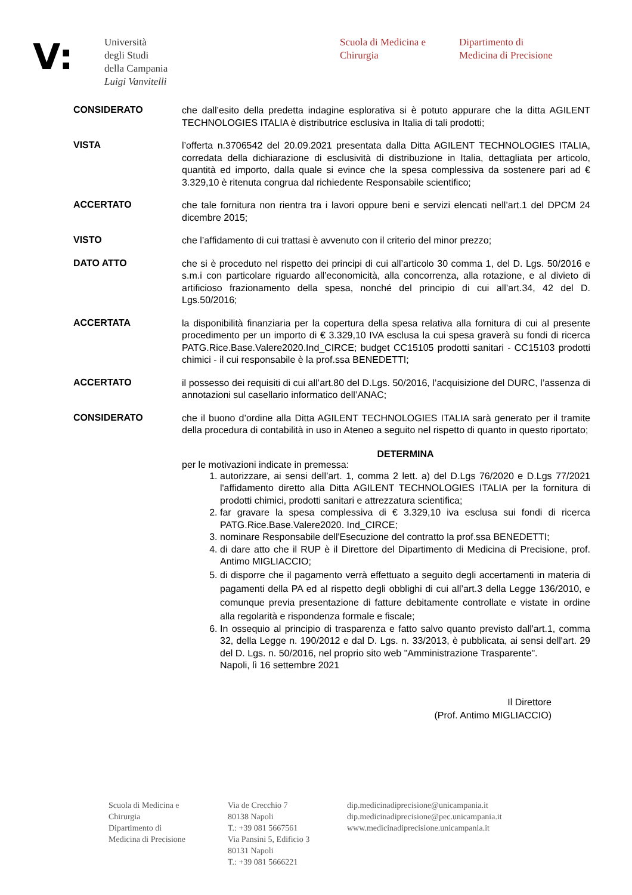V:
Università
degli Studi
della Campania
Luigi Vanvitelli
Scuola di Medicina e
Chirurgia
Dipartimento di
Medicina di Precisione
CONSIDERATO
che dall’esito della predetta indagine esplorativa si è potuto appurare che la ditta AGILENT TECHNOLOGIES ITALIA è distributrice esclusiva in Italia di tali prodotti;
VISTA
l’offerta n.3706542 del 20.09.2021 presentata dalla Ditta AGILENT TECHNOLOGIES ITALIA, corredata della dichiarazione di esclusività di distribuzione in Italia, dettagliata per articolo, quantità ed importo, dalla quale si evince che la spesa complessiva da sostenere pari ad € 3.329,10 è ritenuta congrua dal richiedente Responsabile scientifico;
ACCERTATO
che tale fornitura non rientra tra i lavori oppure beni e servizi elencati nell’art.1 del DPCM 24 dicembre 2015;
VISTO
che l’affidamento di cui trattasi è avvenuto con il criterio del minor prezzo;
DATO ATTO
che si è proceduto nel rispetto dei principi di cui all’articolo 30 comma 1, del D. Lgs. 50/2016 e s.m.i con particolare riguardo all’economicità, alla concorrenza, alla rotazione, e al divieto di artificioso frazionamento della spesa, nonché del principio di cui all’art.34, 42 del D. Lgs.50/2016;
ACCERTATA
la disponibilità finanziaria per la copertura della spesa relativa alla fornitura di cui al presente procedimento per un importo di € 3.329,10 IVA esclusa la cui spesa graverà su fondi di ricerca PATG.Rice.Base.Valere2020.Ind_CIRCE; budget CC15105 prodotti sanitari - CC15103 prodotti chimici - il cui responsabile è la prof.ssa BENEDETTI;
ACCERTATO
il possesso dei requisiti di cui all’art.80 del D.Lgs. 50/2016, l’acquisizione del DURC, l’assenza di annotazioni sul casellario informatico dell’ANAC;
CONSIDERATO
che il buono d’ordine alla Ditta AGILENT TECHNOLOGIES ITALIA sarà generato per il tramite della procedura di contabilità in uso in Ateneo a seguito nel rispetto di quanto in questo riportato;
DETERMINA
per le motivazioni indicate in premessa:
1. autorizzare, ai sensi dell’art. 1, comma 2 lett. a) del D.Lgs 76/2020 e D.Lgs 77/2021 l'affidamento diretto alla Ditta AGILENT TECHNOLOGIES ITALIA per la fornitura di prodotti chimici, prodotti sanitari e attrezzatura scientifica;
2. far gravare la spesa complessiva di € 3.329,10 iva esclusa sui fondi di ricerca PATG.Rice.Base.Valere2020. Ind_CIRCE;
3. nominare Responsabile dell'Esecuzione del contratto la prof.ssa BENEDETTI;
4. di dare atto che il RUP è il Direttore del Dipartimento di Medicina di Precisione, prof. Antimo MIGLIACCIO;
5. di disporre che il pagamento verrà effettuato a seguito degli accertamenti in materia di pagamenti della PA ed al rispetto degli obblighi di cui all’art.3 della Legge 136/2010, e comunque previa presentazione di fatture debitamente controllate e vistate in ordine alla regolarità e rispondenza formale e fiscale;
6. In ossequio al principio di trasparenza e fatto salvo quanto previsto dall'art.1, comma 32, della Legge n. 190/2012 e dal D. Lgs. n. 33/2013, è pubblicata, ai sensi dell'art. 29 del D. Lgs. n. 50/2016, nel proprio sito web "Amministrazione Trasparente".
Napoli, lì 16 settembre 2021
Il Direttore
(Prof. Antimo MIGLIACCIO)
Scuola di Medicina e
Chirurgia
Dipartimento di
Medicina di Precisione
Via de Crecchio 7
80138 Napoli
T.: +39 081 5667561
Via Pansini 5, Edificio 3
80131 Napoli
T.: +39 081 5666221
dip.medicinadiprecisione@unicampania.it
dip.medicinadiprecisione@pec.unicampania.it
www.medicinadiprecisione.unicampania.it